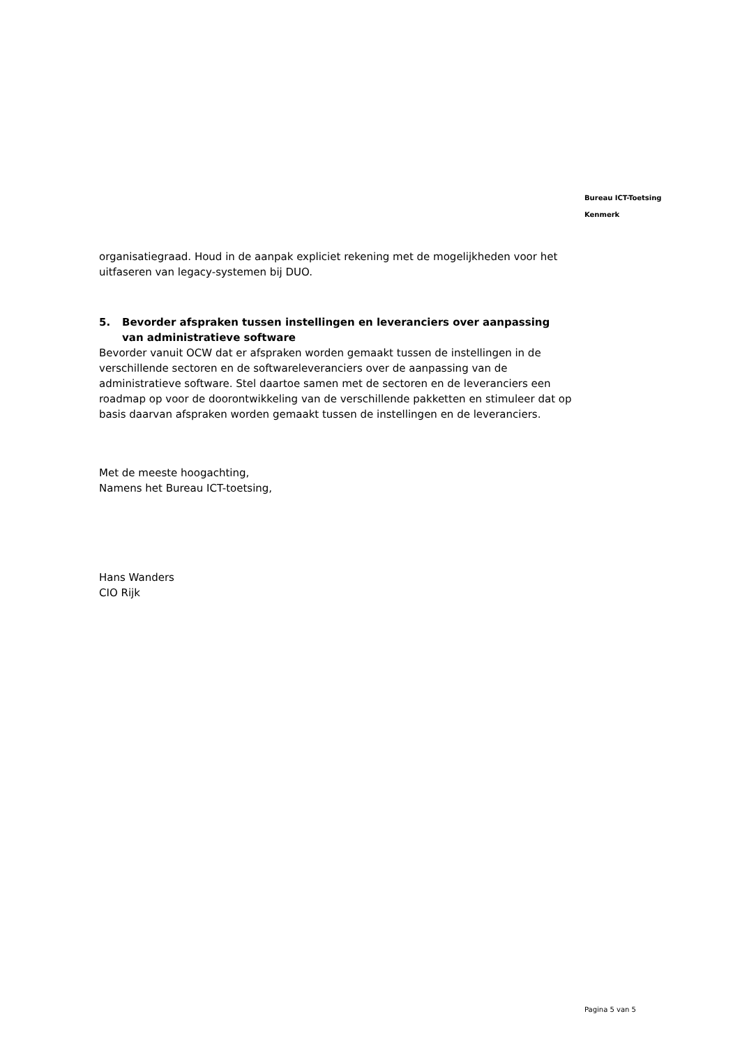Bureau ICT-Toetsing
Kenmerk
organisatiegraad. Houd in de aanpak expliciet rekening met de mogelijkheden voor het uitfaseren van legacy-systemen bij DUO.
5. Bevorder afspraken tussen instellingen en leveranciers over aanpassing van administratieve software
Bevorder vanuit OCW dat er afspraken worden gemaakt tussen de instellingen in de verschillende sectoren en de softwareleveranciers over de aanpassing van de administratieve software. Stel daartoe samen met de sectoren en de leveranciers een roadmap op voor de doorontwikkeling van de verschillende pakketten en stimuleer dat op basis daarvan afspraken worden gemaakt tussen de instellingen en de leveranciers.
Met de meeste hoogachting,
Namens het Bureau ICT-toetsing,
Hans Wanders
CIO Rijk
Pagina 5 van 5